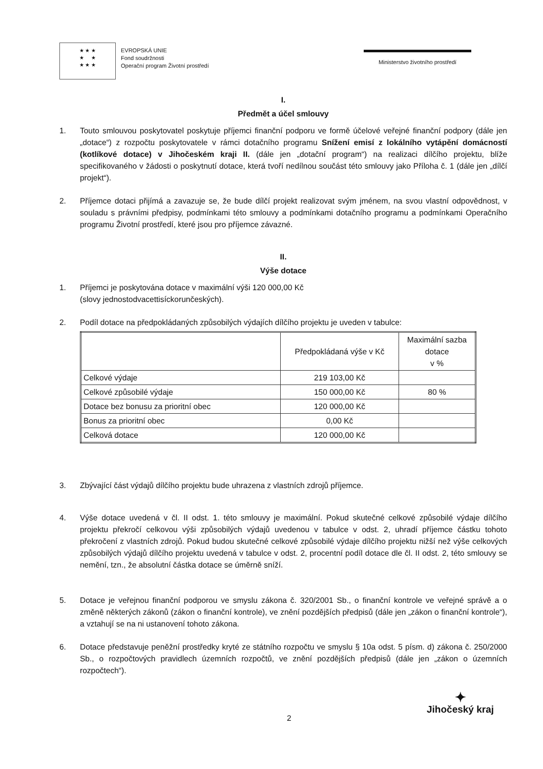★ ★ ★
★ ★
★ ★ ★
EVROPSKÁ UNIE
Fond soudržnosti
Operační program Životní prostředí
Ministerstvo životního prostředí
I.
Předmět a účel smlouvy
1. Touto smlouvou poskytovatel poskytuje příjemci finanční podporu ve formě účelové veřejné finanční podpory (dále jen „dotace“) z rozpočtu poskytovatele v rámci dotačního programu Snížení emisí z lokálního vytápění domácností (kotlíkové dotace) v Jihočeském kraji II. (dále jen „dotační program“) na realizaci dílčího projektu, blíže specifikovaného v žádosti o poskytnutí dotace, která tvoří nedílnou součást této smlouvy jako Příloha č. 1 (dále jen „dílčí projekt“).
2. Příjemce dotaci přijímá a zavazuje se, že bude dílčí projekt realizovat svým jménem, na svou vlastní odpovědnost, v souladu s právními předpisy, podmínkami této smlouvy a podmínkami dotačního programu a podmínkami Operačního programu Životní prostředí, které jsou pro příjemce závazné.
II.
Výše dotace
1. Příjemci je poskytována dotace v maximální výši 120 000,00 Kč
(slovy jednostodvacettisíckorunčeských).
2. Podíl dotace na předpokládaných způsobilých výdajích dílčího projektu je uveden v tabulce:
| | Předpokládaná výše v Kč | Maximální sazba dotace v % |
| --- | --- | --- |
| Celkové výdaje | 219 103,00 Kč | |
| Celkové způsobilé výdaje | 150 000,00 Kč | 80 % |
| Dotace bez bonusu za prioritní obec | 120 000,00 Kč | |
| Bonus za prioritní obec | 0,00 Kč | |
| Celková dotace | 120 000,00 Kč | |
3. Zbývající část výdajů dílčího projektu bude uhrazena z vlastních zdrojů příjemce.
4. Výše dotace uvedená v čl. II odst. 1. této smlouvy je maximální. Pokud skutečné celkové způsobilé výdaje dílčího projektu překročí celkovou výši způsobilých výdajů uvedenou v tabulce v odst. 2, uhradí příjemce částku tohoto překročení z vlastních zdrojů. Pokud budou skutečné celkové způsobilé výdaje dílčího projektu nižší než výše celkových způsobilých výdajů dílčího projektu uvedená v tabulce v odst. 2, procentní podíl dotace dle čl. II odst. 2, této smlouvy se nemění, tzn., že absolutní částka dotace se úměrně sníží.
5. Dotace je veřejnou finanční podporou ve smyslu zákona č. 320/2001 Sb., o finanční kontrole ve veřejné správě a o změně některých zákonů (zákon o finanční kontrole), ve znění pozdějších předpisů (dále jen „zákon o finanční kontrole“), a vztahují se na ni ustanovení tohoto zákona.
6. Dotace představuje peněžní prostředky kryté ze státního rozpočtu ve smyslu § 10a odst. 5 písm. d) zákona č. 250/2000 Sb., o rozpočtových pravidlech územních rozpočtů, ve znění pozdějších předpisů (dále jen „zákon o územních rozpočtech“).
2
✦
Jihočeský kraj